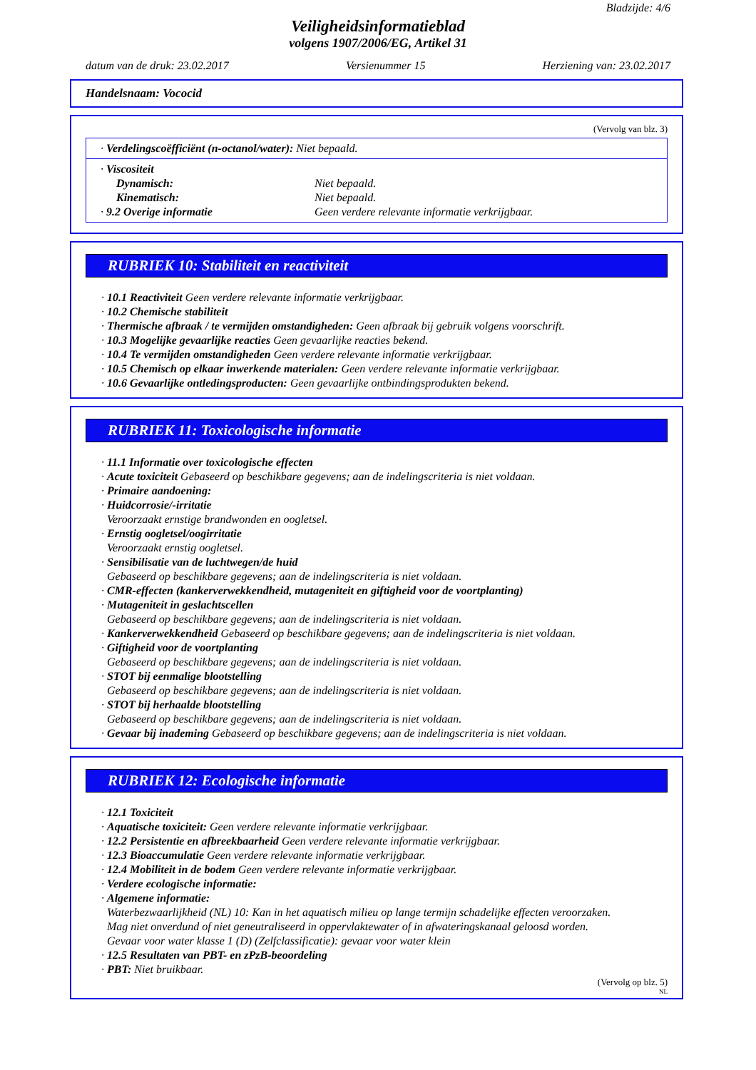Bladzijde: 4/6
Veiligheidsinformatieblad
volgens 1907/2006/EG, Artikel 31
datum van de druk: 23.02.2017 Versienummer 15 Herziening van: 23.02.2017
Handelsnaam: Vococid
(Vervolg van blz. 3)
· Verdelingscoëfficiënt (n-octanol/water): Niet bepaald.
· Viscositeit
Dynamisch: Niet bepaald.
Kinematisch: Niet bepaald.
· 9.2 Overige informatie Geen verdere relevante informatie verkrijgbaar.
RUBRIEK 10: Stabiliteit en reactiviteit
· 10.1 Reactiviteit Geen verdere relevante informatie verkrijgbaar.
· 10.2 Chemische stabiliteit
· Thermische afbraak / te vermijden omstandigheden: Geen afbraak bij gebruik volgens voorschrift.
· 10.3 Mogelijke gevaarlijke reacties Geen gevaarlijke reacties bekend.
· 10.4 Te vermijden omstandigheden Geen verdere relevante informatie verkrijgbaar.
· 10.5 Chemisch op elkaar inwerkende materialen: Geen verdere relevante informatie verkrijgbaar.
· 10.6 Gevaarlijke ontledingsproducten: Geen gevaarlijke ontbindingsprodukten bekend.
RUBRIEK 11: Toxicologische informatie
· 11.1 Informatie over toxicologische effecten
· Acute toxiciteit Gebaseerd op beschikbare gegevens; aan de indelingscriteria is niet voldaan.
· Primaire aandoening:
· Huidcorrosie/-irritatie
Veroorzaakt ernstige brandwonden en oogletsel.
· Ernstig oogletsel/oogirritatie
Veroorzaakt ernstig oogletsel.
· Sensibilisatie van de luchtwegen/de huid
Gebaseerd op beschikbare gegevens; aan de indelingscriteria is niet voldaan.
· CMR-effecten (kankerverwekkendheid, mutageniteit en giftigheid voor de voortplanting)
· Mutageniteit in geslachtscellen
Gebaseerd op beschikbare gegevens; aan de indelingscriteria is niet voldaan.
· Kankerverwekkendheid Gebaseerd op beschikbare gegevens; aan de indelingscriteria is niet voldaan.
· Giftigheid voor de voortplanting
Gebaseerd op beschikbare gegevens; aan de indelingscriteria is niet voldaan.
· STOT bij eenmalige blootstelling
Gebaseerd op beschikbare gegevens; aan de indelingscriteria is niet voldaan.
· STOT bij herhaalde blootstelling
Gebaseerd op beschikbare gegevens; aan de indelingscriteria is niet voldaan.
· Gevaar bij inademing Gebaseerd op beschikbare gegevens; aan de indelingscriteria is niet voldaan.
RUBRIEK 12: Ecologische informatie
· 12.1 Toxiciteit
· Aquatische toxiciteit: Geen verdere relevante informatie verkrijgbaar.
· 12.2 Persistentie en afbreekbaarheid Geen verdere relevante informatie verkrijgbaar.
· 12.3 Bioaccumulatie Geen verdere relevante informatie verkrijgbaar.
· 12.4 Mobiliteit in de bodem Geen verdere relevante informatie verkrijgbaar.
· Verdere ecologische informatie:
· Algemene informatie:
Waterbezwaarlijkheid (NL) 10: Kan in het aquatisch milieu op lange termijn schadelijke effecten veroorzaken.
Mag niet onverdund of niet geneutraliseerd in oppervlaktewater of in afwateringskanaal geloosd worden.
Gevaar voor water klasse 1 (D) (Zelfclassificatie): gevaar voor water klein
· 12.5 Resultaten van PBT- en zPzB-beoordeling
· PBT: Niet bruikbaar.
(Vervolg op blz. 5)
NL